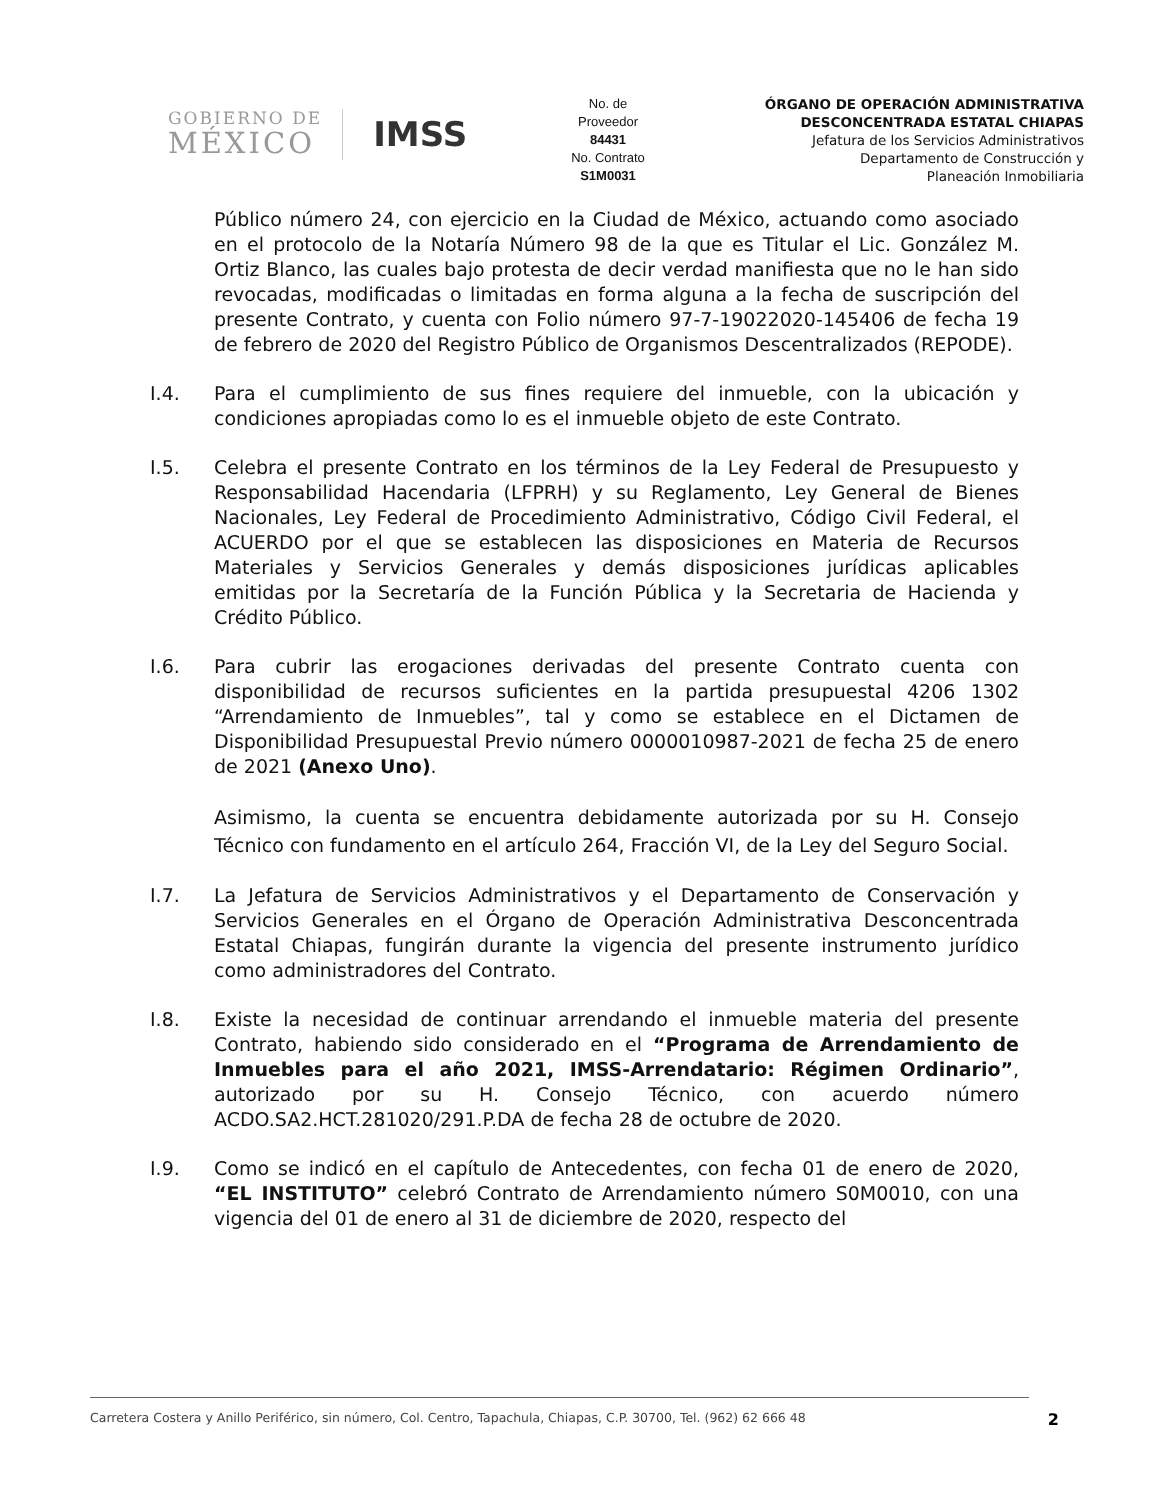GOBIERNO DE
MÉXICO
IMSS
No. de
Proveedor
84431
No. Contrato
S1M0031
ÓRGANO DE OPERACIÓN ADMINISTRATIVA
DESCONCENTRADA ESTATAL CHIAPAS
Jefatura de los Servicios Administrativos
Departamento de Construcción y
Planeación Inmobiliaria
Público número 24, con ejercicio en la Ciudad de México, actuando como asociado en el protocolo de la Notaría Número 98 de la que es Titular el Lic. González M. Ortiz Blanco, las cuales bajo protesta de decir verdad manifiesta que no le han sido revocadas, modificadas o limitadas en forma alguna a la fecha de suscripción del presente Contrato, y cuenta con Folio número 97-7-19022020-145406 de fecha 19 de febrero de 2020 del Registro Público de Organismos Descentralizados (REPODE).
I.4. Para el cumplimiento de sus fines requiere del inmueble, con la ubicación y condiciones apropiadas como lo es el inmueble objeto de este Contrato.
I.5. Celebra el presente Contrato en los términos de la Ley Federal de Presupuesto y Responsabilidad Hacendaria (LFPRH) y su Reglamento, Ley General de Bienes Nacionales, Ley Federal de Procedimiento Administrativo, Código Civil Federal, el ACUERDO por el que se establecen las disposiciones en Materia de Recursos Materiales y Servicios Generales y demás disposiciones jurídicas aplicables emitidas por la Secretaría de la Función Pública y la Secretaria de Hacienda y Crédito Público.
I.6. Para cubrir las erogaciones derivadas del presente Contrato cuenta con disponibilidad de recursos suficientes en la partida presupuestal 4206 1302 “Arrendamiento de Inmuebles”, tal y como se establece en el Dictamen de Disponibilidad Presupuestal Previo número 0000010987-2021 de fecha 25 de enero de 2021 (Anexo Uno).
Asimismo, la cuenta se encuentra debidamente autorizada por su H. Consejo Técnico con fundamento en el artículo 264, Fracción VI, de la Ley del Seguro Social.
I.7. La Jefatura de Servicios Administrativos y el Departamento de Conservación y Servicios Generales en el Órgano de Operación Administrativa Desconcentrada Estatal Chiapas, fungirán durante la vigencia del presente instrumento jurídico como administradores del Contrato.
I.8. Existe la necesidad de continuar arrendando el inmueble materia del presente Contrato, habiendo sido considerado en el “Programa de Arrendamiento de Inmuebles para el año 2021, IMSS-Arrendatario: Régimen Ordinario”, autorizado por su H. Consejo Técnico, con acuerdo número ACDO.SA2.HCT.281020/291.P.DA de fecha 28 de octubre de 2020.
I.9. Como se indicó en el capítulo de Antecedentes, con fecha 01 de enero de 2020, “EL INSTITUTO” celebró Contrato de Arrendamiento número S0M0010, con una vigencia del 01 de enero al 31 de diciembre de 2020, respecto del
Carretera Costera y Anillo Periférico, sin número, Col. Centro, Tapachula, Chiapas, C.P. 30700, Tel. (962) 62 666 48 2